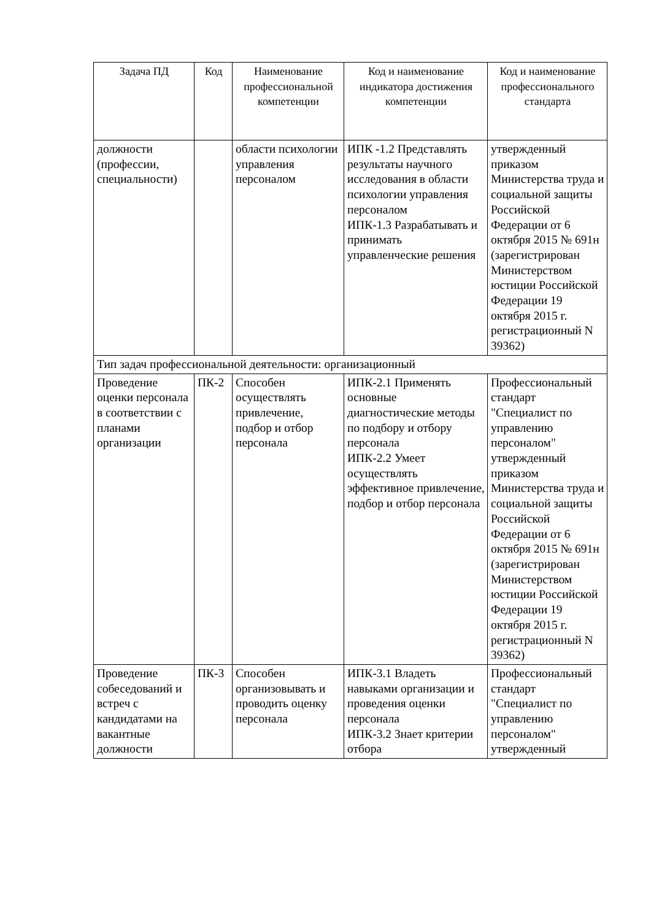| Задача ПД | Код | Наименование профессиональной компетенции | Код и наименование индикатора достижения компетенции | Код и наименование профессионального стандарта |
| --- | --- | --- | --- | --- |
| должности (профессии, специальности) | | области психологии управления персоналом | ИПК -1.2 Представлять результаты научного исследования в области психологии управления персоналом ИПК-1.3 Разрабатывать и принимать управленческие решения | утвержденный приказом Министерства труда и социальной защиты Российской Федерации от 6 октября 2015 № 691н (зарегистрирован Министерством юстиции Российской Федерации 19 октября 2015 г. регистрационный N 39362) |
| Тип задач профессиональной деятельности: организационный | | | | |
| Проведение оценки персонала в соответствии с планами организации | ПК-2 | Способен осуществлять привлечение, подбор и отбор персонала | ИПК-2.1 Применять основные диагностические методы по подбору и отбору персонала ИПК-2.2 Умеет осуществлять эффективное привлечение, подбор и отбор персонала | Профессиональный стандарт "Специалист по управлению персоналом" утвержденный приказом Министерства труда и социальной защиты Российской Федерации от 6 октября 2015 № 691н (зарегистрирован Министерством юстиции Российской Федерации 19 октября 2015 г. регистрационный N 39362) |
| Проведение собеседований и встреч с кандидатами на вакантные должности | ПК-3 | Способен организовывать и проводить оценку персонала | ИПК-3.1 Владеть навыками организации и проведения оценки персонала ИПК-3.2 Знает критерии отбора | Профессиональный стандарт "Специалист по управлению персоналом" утвержденный |